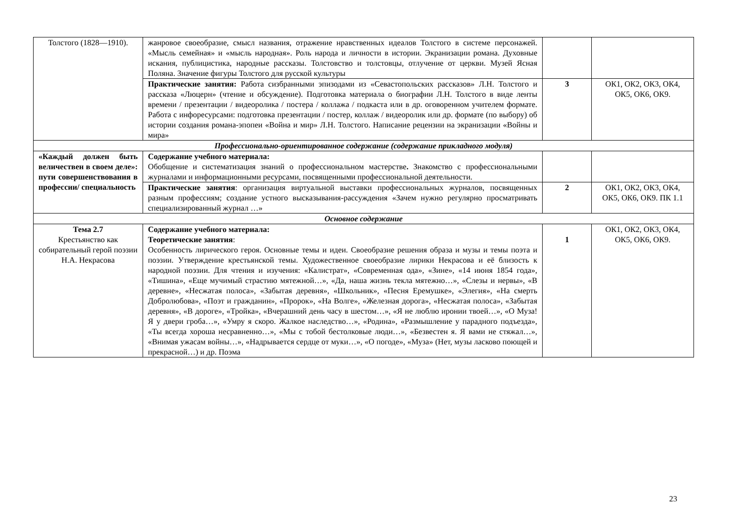| Толстого (1828—1910). | жанровое своеобразие, смысл названия, отражение нравственных идеалов Толстого в системе персонажей. «Мысль семейная» и «мысль народная». Роль народа и личности в истории. Экранизации романа. Духовные искания, публицистика, народные рассказы. Толстовство и толстовцы, отлучение от церкви. Музей Ясная Поляна. Значение фигуры Толстого для русской культуры | | |
| | Практические занятия: Работа сизбранными эпизодами из «Севастопольских рассказов» Л.Н. Толстого и рассказа «Люцерн» (чтение и обсуждение). Подготовка материала о биографии Л.Н. Толстого в виде ленты времени / презентации / видеоролика / постера / коллажа / подкаста или в др. оговоренном учителем формате. Работа с инфоресурсами: подготовка презентации / постер, коллаж / видеоролик или др. формате (по выбору) об истории создания романа-эпопеи «Война и мир» Л.Н. Толстого. Написание рецензии на экранизации «Войны и мира» | 3 | ОК1, ОК2, ОК3, ОК4, ОК5, ОК6, ОК9. |
| Профессионально-ориентированное содержание (содержание прикладного модуля) | | | |
| «Каждый должен быть величествен в своем деле»: пути совершенствования в профессии/ специальность | Содержание учебного материала: Обобщение и систематизация знаний о профессиональном мастерстве . Знакомство с профессиональными журналами и информационными ресурсами, посвященными профессиональной деятельности. | | |
| | Практические занятия : организация виртуальной выставки профессиональных журналов, посвященных разным профессиям; создание устного высказывания-рассуждения «Зачем нужно регулярно просматривать специализированный журнал …» | 2 | ОК1, ОК2, ОК3, ОК4, ОК5, ОК6, ОК9. ПК 1.1 |
| Основное содержание | | | |
| Тема 2.7 Крестьянство как собирательный герой поэзии Н.А. Некрасова | Содержание учебного материала: Теоретические занятия : Особенность лирического героя. Основные темы и идеи. Своеобразие решения образа и музы и темы поэта и поэзии. Утверждение крестьянской темы. Художественное своеобразие лирики Некрасова и её близость к народной поэзии. Для чтения и изучения: «Калистрат», «Современная ода», «Зине», «14 июня 1854 года», «Тишина», «Еще мучимый страстию мятежной…», «Да, наша жизнь текла мятежно…», «Слезы и нервы», «В деревне», «Несжатая полоса», «Забытая деревня», «Школьник», «Песня Еремушке», «Элегия», «На смерть Добролюбова», «Поэт и гражданин», «Пророк», «На Волге», «Железная дорога», «Несжатая полоса», «Забытая деревня», «В дороге», «Тройка», «Вчерашний день часу в шестом…», «Я не люблю иронии твоей…», «О Муза! Я у двери гроба…», «Умру я скоро. Жалкое наследство…», «Родина», «Размышление у парадного подъезда», «Ты всегда хороша несравненно…», «Мы с тобой бестолковые люди…», «Безвестен я. Я вами не стяжал…», «Внимая ужасам войны…», «Надрывается сердце от муки…», «О погоде», «Муза» (Нет, музы ласково поющей и прекрасной…) и др. Поэма | 1 | ОК1, ОК2, ОК3, ОК4, ОК5, ОК6, ОК9. |
23